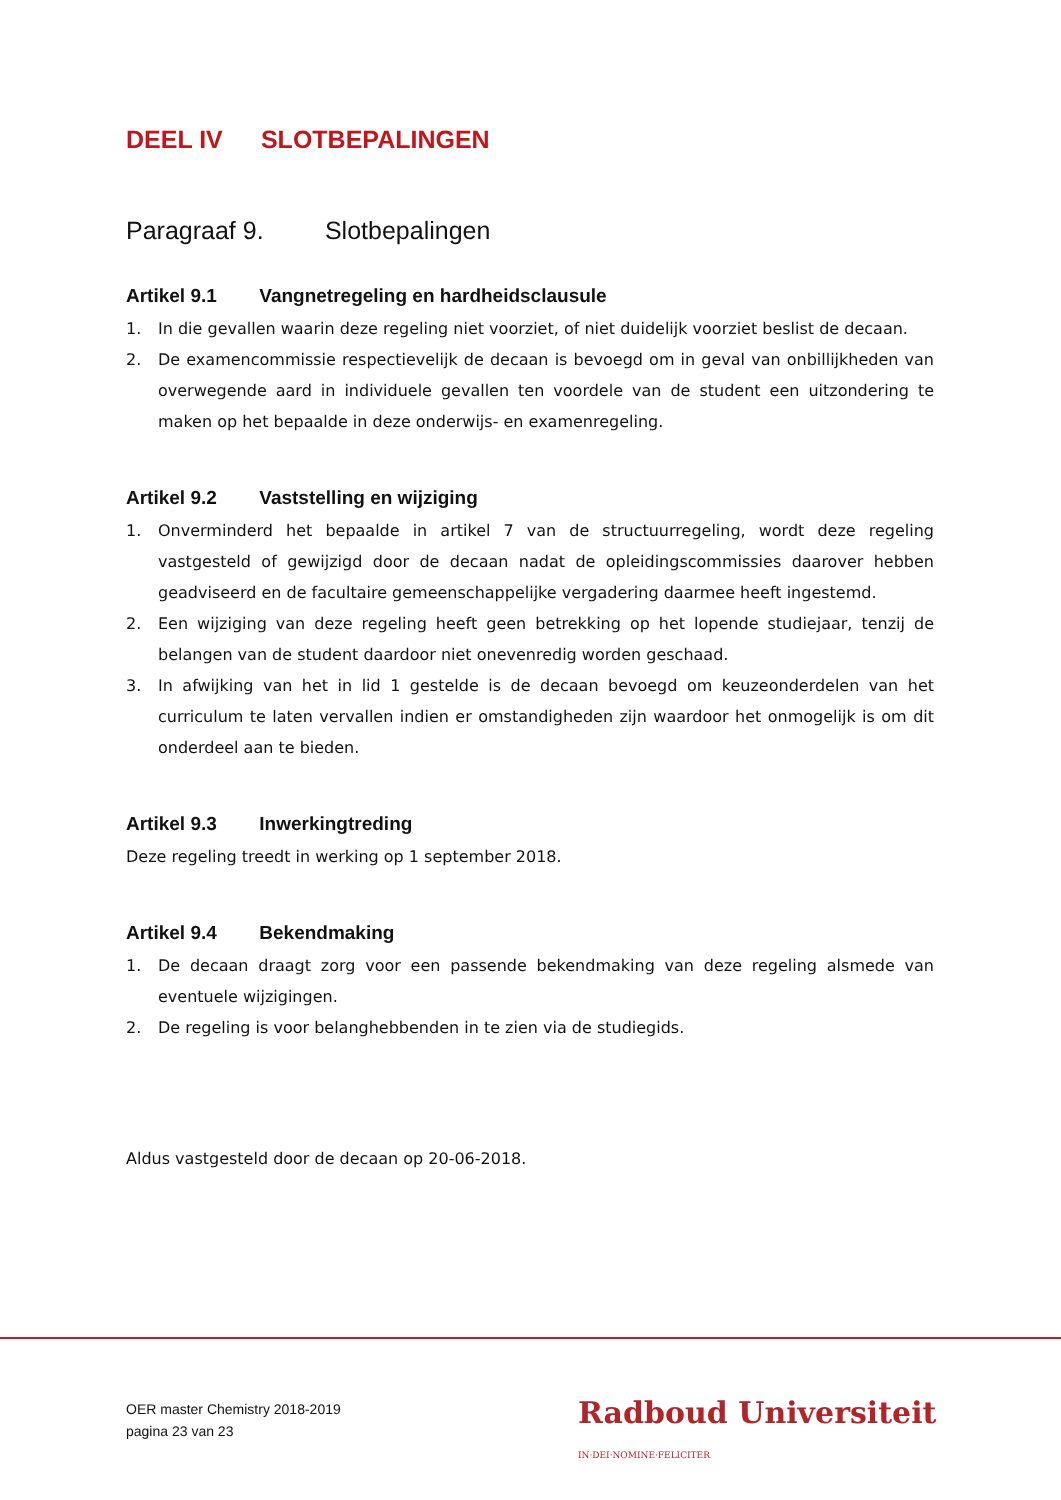DEEL IV SLOTBEPALINGEN
Paragraaf 9. Slotbepalingen
Artikel 9.1 Vangnetregeling en hardheidsclausule
1. In die gevallen waarin deze regeling niet voorziet, of niet duidelijk voorziet beslist de decaan.
2. De examencommissie respectievelijk de decaan is bevoegd om in geval van onbillijkheden van overwegende aard in individuele gevallen ten voordele van de student een uitzondering te maken op het bepaalde in deze onderwijs- en examenregeling.
Artikel 9.2 Vaststelling en wijziging
1. Onverminderd het bepaalde in artikel 7 van de structuurregeling, wordt deze regeling vastgesteld of gewijzigd door de decaan nadat de opleidingscommissies daarover hebben geadviseerd en de facultaire gemeenschappelijke vergadering daarmee heeft ingestemd.
2. Een wijziging van deze regeling heeft geen betrekking op het lopende studiejaar, tenzij de belangen van de student daardoor niet onevenredig worden geschaad.
3. In afwijking van het in lid 1 gestelde is de decaan bevoegd om keuzeonderdelen van het curriculum te laten vervallen indien er omstandigheden zijn waardoor het onmogelijk is om dit onderdeel aan te bieden.
Artikel 9.3 Inwerkingtreding
Deze regeling treedt in werking op 1 september 2018.
Artikel 9.4 Bekendmaking
1. De decaan draagt zorg voor een passende bekendmaking van deze regeling alsmede van eventuele wijzigingen.
2. De regeling is voor belanghebbenden in te zien via de studiegids.
Aldus vastgesteld door de decaan op 20-06-2018.
OER master Chemistry 2018-2019
pagina 23 van 23
Radboud Universiteit IN·DEI·NOMINE·FELICITER